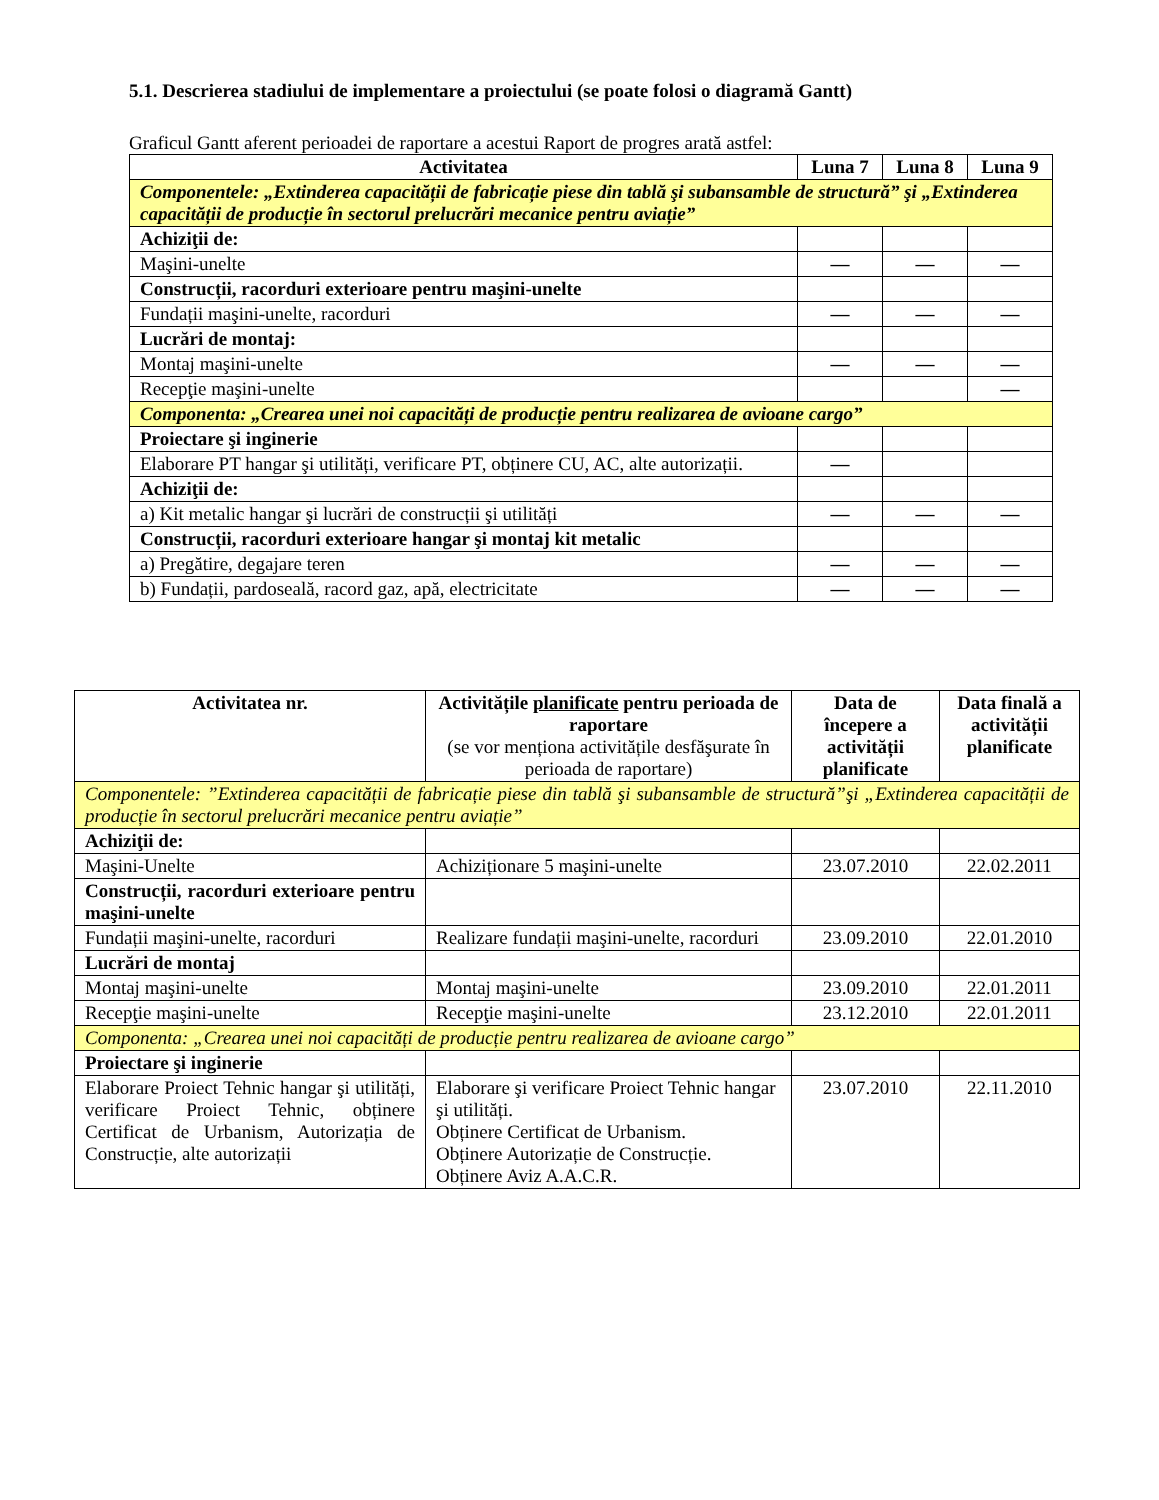5.1. Descrierea stadiului de implementare a proiectului (se poate folosi o diagramă Gantt)
Graficul Gantt aferent perioadei de raportare a acestui Raport de progres arată astfel:
| Activitatea | Luna 7 | Luna 8 | Luna 9 |
| --- | --- | --- | --- |
| Componentele: „Extinderea capacității de fabricație piese din tablă şi subansamble de structură” şi „Extinderea capacității de producție în sectorul prelucrări mecanice pentru aviație” | | | |
| Achiziţii de: | | | |
| Maşini-unelte | — | — | — |
| Construcții, racorduri exterioare pentru maşini-unelte | | | |
| Fundații maşini-unelte, racorduri | — | — | — |
| Lucrări de montaj: | | | |
| Montaj maşini-unelte | — | — | — |
| Recepţie maşini-unelte | | | — |
| Componenta: „Crearea unei noi capacități de producție pentru realizarea de avioane cargo” | | | |
| Proiectare şi inginerie | | | |
| Elaborare PT hangar şi utilități, verificare PT, obținere CU, AC, alte autorizații. | — | | |
| Achiziţii de: | | | |
| a) Kit metalic hangar şi lucrări de construcții şi utilități | — | — | — |
| Construcții, racorduri exterioare hangar şi montaj kit metalic | | | |
| a) Pregătire, degajare teren | — | — | — |
| b) Fundații, pardoseală, racord gaz, apă, electricitate | — | — | — |
| Activitatea nr. | Activitățile planificate pentru perioada de raportare (se vor menționa activitățile desfăşurate în perioada de raportare) | Data de începere a activității planificate | Data finală a activității planificate |
| --- | --- | --- | --- |
| Componentele: ”Extinderea capacității de fabricație piese din tablă şi subansamble de structură”şi „Extinderea capacității de producție în sectorul prelucrări mecanice pentru aviație” | | | |
| Achiziţii de: | | | |
| Maşini-Unelte | Achiziționare 5 maşini-unelte | 23.07.2010 | 22.02.2011 |
| Construcții, racorduri exterioare pentru maşini-unelte | | | |
| Fundații maşini-unelte, racorduri | Realizare fundații maşini-unelte, racorduri | 23.09.2010 | 22.01.2010 |
| Lucrări de montaj | | | |
| Montaj maşini-unelte | Montaj maşini-unelte | 23.09.2010 | 22.01.2011 |
| Recepţie maşini-unelte | Recepţie maşini-unelte | 23.12.2010 | 22.01.2011 |
| Componenta: „Crearea unei noi capacități de producție pentru realizarea de avioane cargo” | | | |
| Proiectare şi inginerie | | | |
| Elaborare Proiect Tehnic hangar şi utilități, verificare Proiect Tehnic, obținere Certificat de Urbanism, Autorizația de Construcție, alte autorizații | Elaborare şi verificare Proiect Tehnic hangar şi utilități. Obținere Certificat de Urbanism. Obținere Autorizație de Construcție. Obținere Aviz A.A.C.R. | 23.07.2010 | 22.11.2010 |